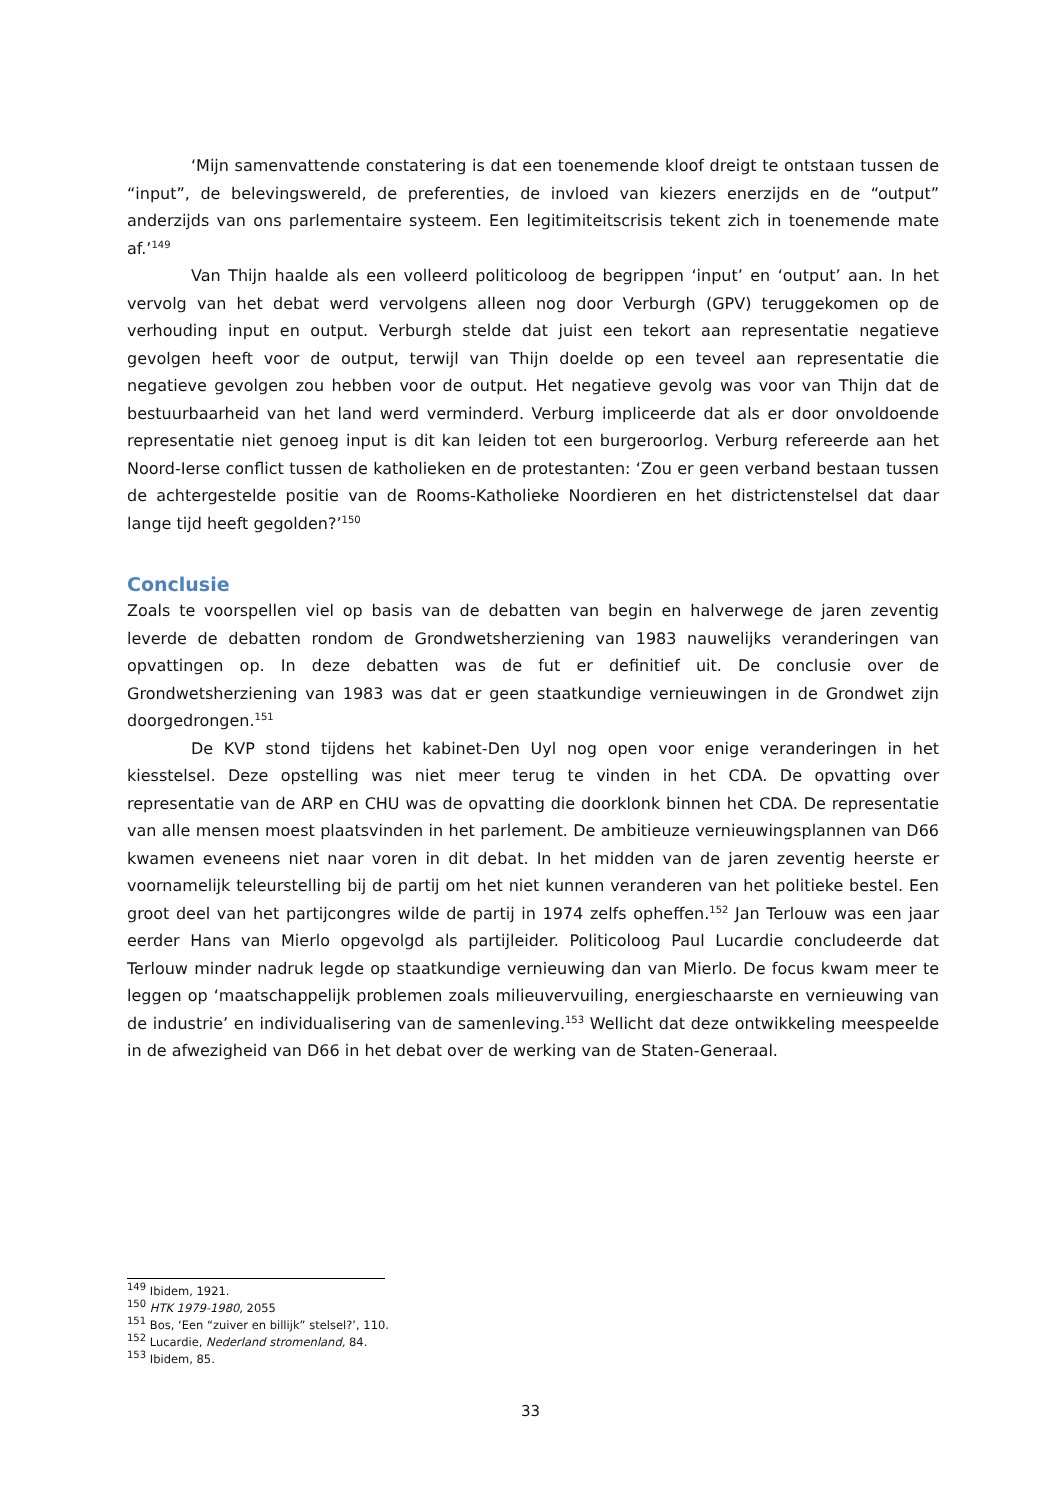‘Mijn samenvattende constatering is dat een toenemende kloof dreigt te ontstaan tussen de “input”, de belevingswereld, de preferenties, de invloed van kiezers enerzijds en de “output” anderzijds van ons parlementaire systeem. Een legitimiteitscrisis tekent zich in toenemende mate af.’<sup>149</sup>
Van Thijn haalde als een volleerd politicoloog de begrippen ‘input’ en ‘output’ aan. In het vervolg van het debat werd vervolgens alleen nog door Verburgh (GPV) teruggekomen op de verhouding input en output. Verburgh stelde dat juist een tekort aan representatie negatieve gevolgen heeft voor de output, terwijl van Thijn doelde op een teveel aan representatie die negatieve gevolgen zou hebben voor de output. Het negatieve gevolg was voor van Thijn dat de bestuurbaarheid van het land werd verminderd. Verburg impliceerde dat als er door onvoldoende representatie niet genoeg input is dit kan leiden tot een burgeroorlog. Verburg refereerde aan het Noord-Ierse conflict tussen de katholieken en de protestanten: ‘Zou er geen verband bestaan tussen de achtergestelde positie van de Rooms-Katholieke Noordieren en het districtenstelsel dat daar lange tijd heeft gegolden?’<sup>150</sup>
Conclusie
Zoals te voorspellen viel op basis van de debatten van begin en halverwege de jaren zeventig leverde de debatten rondom de Grondwetsherziening van 1983 nauwelijks veranderingen van opvattingen op. In deze debatten was de fut er definitief uit. De conclusie over de Grondwetsherziening van 1983 was dat er geen staatkundige vernieuwingen in de Grondwet zijn doorgedrongen.<sup>151</sup>
De KVP stond tijdens het kabinet-Den Uyl nog open voor enige veranderingen in het kiesstelsel. Deze opstelling was niet meer terug te vinden in het CDA. De opvatting over representatie van de ARP en CHU was de opvatting die doorklonk binnen het CDA. De representatie van alle mensen moest plaatsvinden in het parlement. De ambitieuze vernieuwingsplannen van D66 kwamen eveneens niet naar voren in dit debat. In het midden van de jaren zeventig heerste er voornamelijk teleurstelling bij de partij om het niet kunnen veranderen van het politieke bestel. Een groot deel van het partijcongres wilde de partij in 1974 zelfs opheffen.<sup>152</sup> Jan Terlouw was een jaar eerder Hans van Mierlo opgevolgd als partijleider. Politicoloog Paul Lucardie concludeerde dat Terlouw minder nadruk legde op staatkundige vernieuwing dan van Mierlo. De focus kwam meer te leggen op ‘maatschappelijk problemen zoals milieuvervuiling, energieschaarste en vernieuwing van de industrie’ en individualisering van de samenleving.<sup>153</sup> Wellicht dat deze ontwikkeling meespeelde in de afwezigheid van D66 in het debat over de werking van de Staten-Generaal.
<sup>149</sup> Ibidem, 1921.
<sup>150</sup> HTK 1979-1980, 2055
<sup>151</sup> Bos, ‘Een “zuiver en billijk” stelsel?’, 110.
<sup>152</sup> Lucardie, Nederland stromenland, 84.
<sup>153</sup> Ibidem, 85.
33